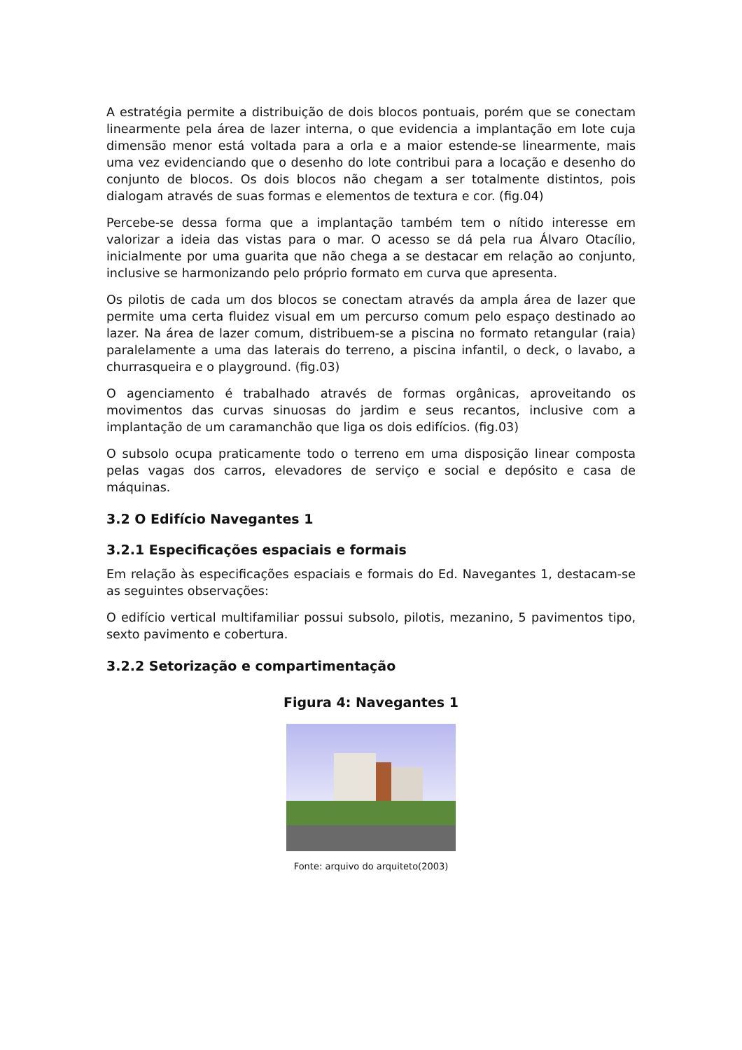A estratégia permite a distribuição de dois blocos pontuais, porém que se conectam linearmente pela área de lazer interna, o que evidencia a implantação em lote cuja dimensão menor está voltada para a orla e a maior estende-se linearmente, mais uma vez evidenciando que o desenho do lote contribui para a locação e desenho do conjunto de blocos. Os dois blocos não chegam a ser totalmente distintos, pois dialogam através de suas formas e elementos de textura e cor. (fig.04)
Percebe-se dessa forma que a implantação também tem o nítido interesse em valorizar a ideia das vistas para o mar. O acesso se dá pela rua Álvaro Otacílio, inicialmente por uma guarita que não chega a se destacar em relação ao conjunto, inclusive se harmonizando pelo próprio formato em curva que apresenta.
Os pilotis de cada um dos blocos se conectam através da ampla área de lazer que permite uma certa fluidez visual em um percurso comum pelo espaço destinado ao lazer. Na área de lazer comum, distribuem-se a piscina no formato retangular (raia) paralelamente a uma das laterais do terreno, a piscina infantil, o deck, o lavabo, a churrasqueira e o playground. (fig.03)
O agenciamento é trabalhado através de formas orgânicas, aproveitando os movimentos das curvas sinuosas do jardim e seus recantos, inclusive com a implantação de um caramanchão que liga os dois edifícios. (fig.03)
O subsolo ocupa praticamente todo o terreno em uma disposição linear composta pelas vagas dos carros, elevadores de serviço e social e depósito e casa de máquinas.
3.2 O Edifício Navegantes 1
3.2.1 Especificações espaciais e formais
Em relação às especificações espaciais e formais do Ed. Navegantes 1, destacam-se as seguintes observações:
O edifício vertical multifamiliar possui subsolo, pilotis, mezanino, 5 pavimentos tipo, sexto pavimento e cobertura.
3.2.2 Setorização e compartimentação
Figura 4: Navegantes 1
Fonte: arquivo do arquiteto(2003)